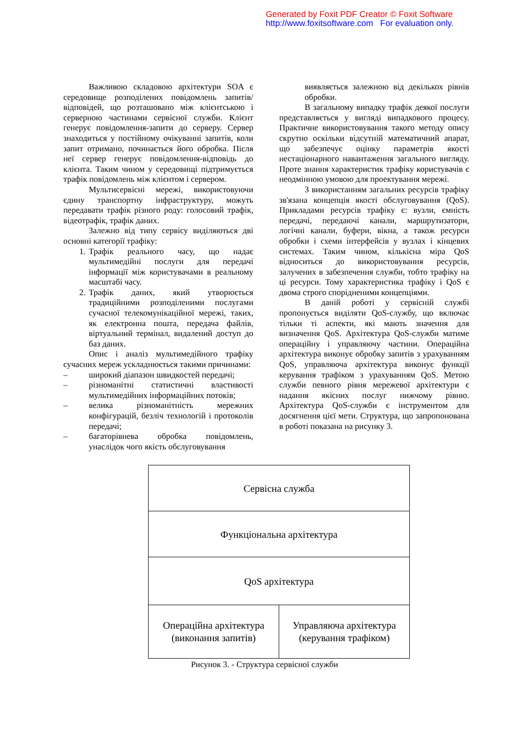Generated by Foxit PDF Creator © Foxit Software
http://www.foxitsoftware.com For evaluation only.
Важливою складовою архітектури SOA є середовище розподілених повідомлень запитів/відповідей, що розташовано між клієнтською і серверною частинами сервісної служби. Клієнт генерує повідомлення-запити до серверу. Сервер знаходиться у постійному очікуванні запитів, коли запит отримано, починається його обробка. Після неї сервер генерує повідомлення-відповідь до клієнта. Таким чином у середовищі підтримується трафік повідомлень між клієнтом і сервером.
Мультисервісні мережі, використовуючи єдину транспортну інфраструктуру, можуть передавати трафік різного роду: голосовий трафік, відеотрафік, трафік даних.
Залежно від типу сервісу виділяються дві основні категорії трафіку:
1. Трафік реального часу, що надає мультимедійні послуги для передачі інформації між користувачами в реальному масштабі часу.
2. Трафік даних, який утворюється традиційними розподіленими послугами сучасної телекомунікаційної мережі, таких, як електронна пошта, передача файлів, віртуальний термінал, видалений доступ до баз даних.
Опис і аналіз мультимедійного трафіку сучасних мереж ускладнюється такими причинами:
– широкий діапазон швидкостей передачі;
– різноманітні статистичні властивості мультимедійних інформаційних потоків;
– велика різноманітність мережних конфігурацій, безліч технологій і протоколів передачі;
– багаторівнева обробка повідомлень, унаслідок чого якість обслуговування
виявляється залежною від декількох рівнів обробки.
В загальному випадку трафік деякої послуги представляється у вигляді випадкового процесу. Практичне використовування такого методу опису скрутно оскільки відсутній математичний апарат, що забезпечує оцінку параметрів якості нестаціонарного навантаження загального вигляду. Проте знання характеристик трафіку користувачів є неодмінною умовою для проектування мережі.
З використанням загальних ресурсів трафіку зв'язана концепція якості обслуговування (QoS). Прикладами ресурсів трафіку є: вузли, ємність передачі, передаючі канали, маршрутизатори, логічні канали, буфери, вікна, а також ресурси обробки і схеми інтерфейсів у вузлах і кінцевих системах. Таким чином, кількісна міра QoS відноситься до використовування ресурсів, залучених в забезпечення служби, тобто трафіку на ці ресурси. Тому характеристика трафіку і QoS є двома строго спорідненими концепціями.
В даній роботі у сервісній службі пропонується виділяти QoS-службу, що включає тільки ті аспекти, які мають значення для визначення QoS. Архітектура QoS-служби матиме операційну і управляючу частини. Операційна архітектура виконує обробку запитів з урахуванням QoS, управляюча архітектура виконує функції керування трафіком з урахуванням QoS. Метою служби певного рівня мережевої архітектури є надання якісних послуг нижчому рівню. Архітектура QoS-служби є інструментом для досягнення цієї мети. Структура, що запропонована в роботі показана на рисунку 3.
Сервісна служба
Функціональна архітектура
QoS архітектура
Операційна архітектура
(виконання запитів)
Управляюча архітектура
(керування трафіком)
Рисунок 3. - Структура сервісної служби